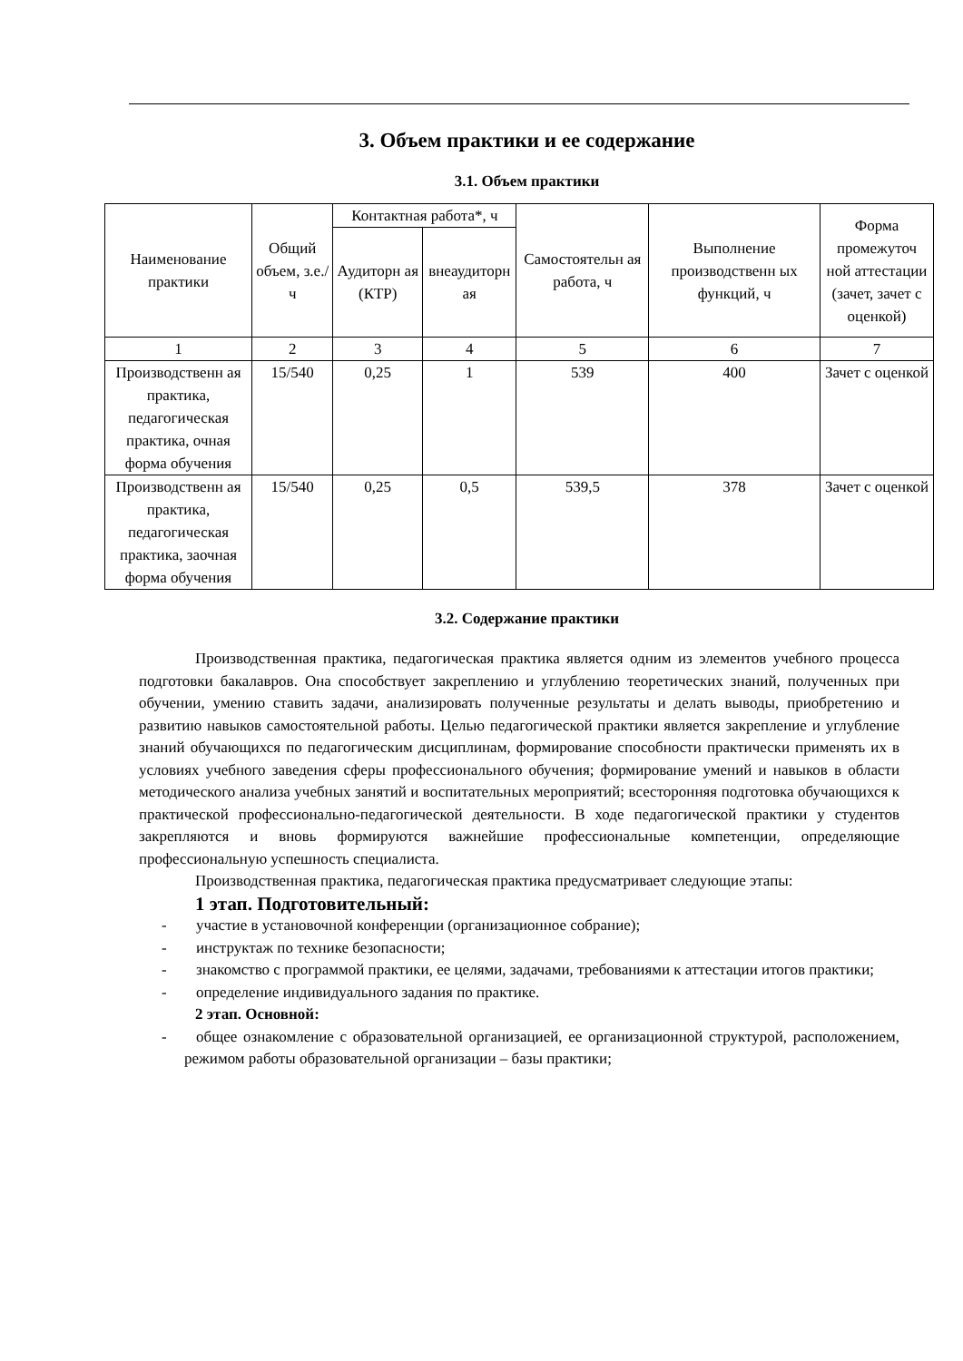3. Объем практики и ее содержание
3.1. Объем практики
| Наименование практики | Общий объем, з.е./ч | Контактная работа*, ч | | Самостоятельн ая работа, ч | Выполнение производственн ых функций, ч | Форма промежуточ ной аттестации (зачет, зачет с оценкой) |
| --- | --- | --- | --- | --- | --- | --- |
| | | Аудиторн ая (КТР) | внеаудиторн ая | | | |
| 1 | 2 | 3 | 4 | 5 | 6 | 7 |
| Производственн ая практика, педагогическая практика, очная форма обучения | 15/540 | 0,25 | 1 | 539 | 400 | Зачет с оценкой |
| Производственн ая практика, педагогическая практика, заочная форма обучения | 15/540 | 0,25 | 0,5 | 539,5 | 378 | Зачет с оценкой |
3.2. Содержание практики
Производственная практика, педагогическая практика является одним из элементов учебного процесса подготовки бакалавров. Она способствует закреплению и углублению теоретических знаний, полученных при обучении, умению ставить задачи, анализировать полученные результаты и делать выводы, приобретению и развитию навыков самостоятельной работы. Целью педагогической практики является закрепление и углубление знаний обучающихся по педагогическим дисциплинам, формирование способности практически применять их в условиях учебного заведения сферы профессионального обучения; формирование умений и навыков в области методического анализа учебных занятий и воспитательных мероприятий; всесторонняя подготовка обучающихся к практической профессионально-педагогической деятельности. В ходе педагогической практики у студентов закрепляются и вновь формируются важнейшие профессиональные компетенции, определяющие профессиональную успешность специалиста.
Производственная практика, педагогическая практика предусматривает следующие этапы:
1 этап. Подготовительный:
- участие в установочной конференции (организационное собрание);
- инструктаж по технике безопасности;
- знакомство с программой практики, ее целями, задачами, требованиями к аттестации итогов практики;
- определение индивидуального задания по практике.
2 этап. Основной:
- общее ознакомление с образовательной организацией, ее организационной структурой, расположением, режимом работы образовательной организации – базы практики;